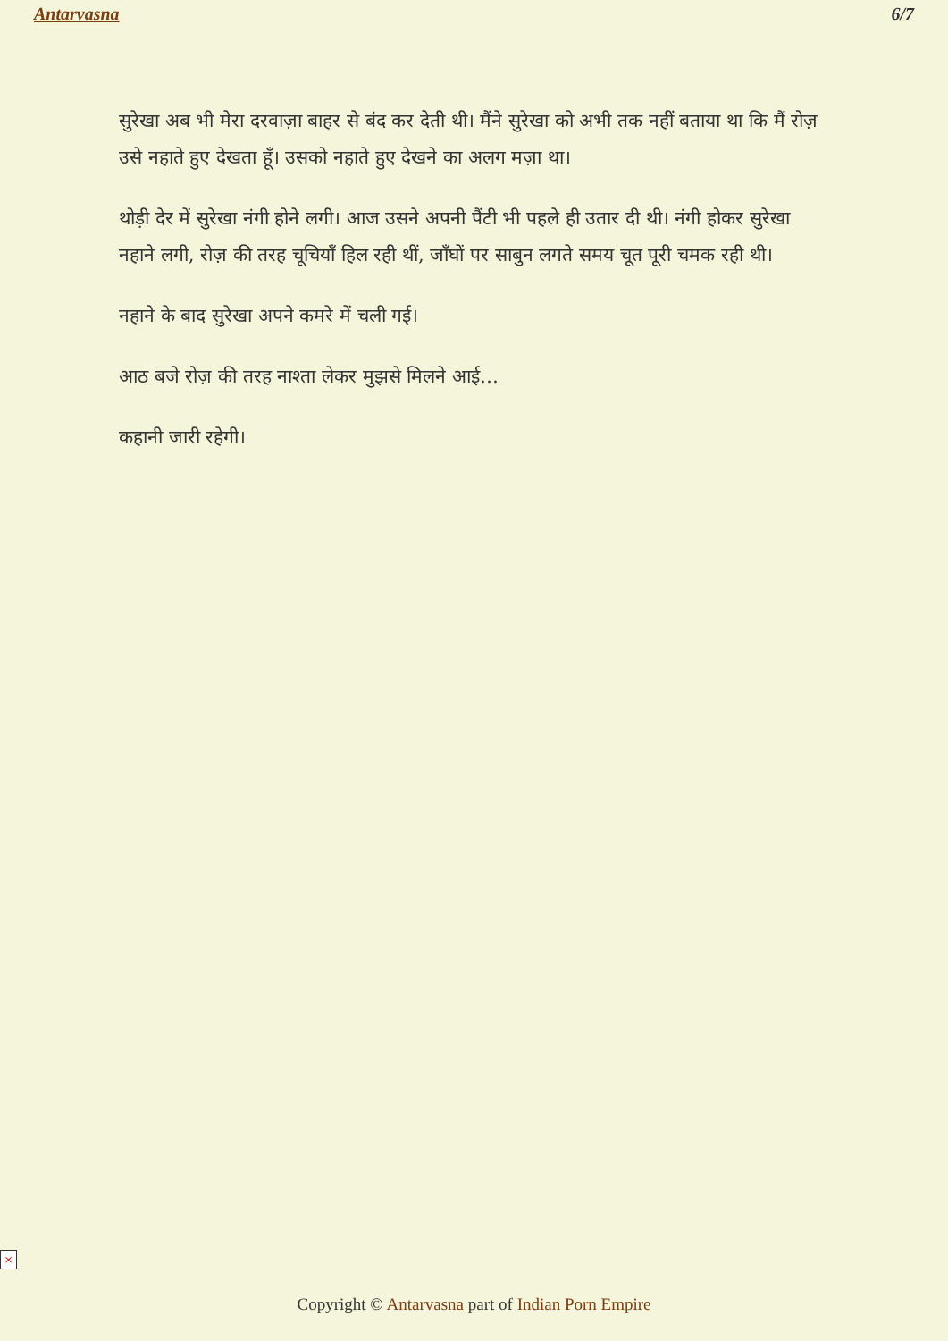Antarvasna 6/7
सुरेखा अब भी मेरा दरवाज़ा बाहर से बंद कर देती थी। मैंने सुरेखा को अभी तक नहीं बताया था कि मैं रोज़ उसे नहाते हुए देखता हूँ। उसको नहाते हुए देखने का अलग मज़ा था।
थोड़ी देर में सुरेखा नंगी होने लगी। आज उसने अपनी पैंटी भी पहले ही उतार दी थी। नंगी होकर सुरेखा नहाने लगी, रोज़ की तरह चूचियाँ हिल रही थीं, जाँघों पर साबुन लगते समय चूत पूरी चमक रही थी।
नहाने के बाद सुरेखा अपने कमरे में चली गई।
आठ बजे रोज़ की तरह नाश्ता लेकर मुझसे मिलने आई…
कहानी जारी रहेगी।
×
Copyright © Antarvasna part of Indian Porn Empire